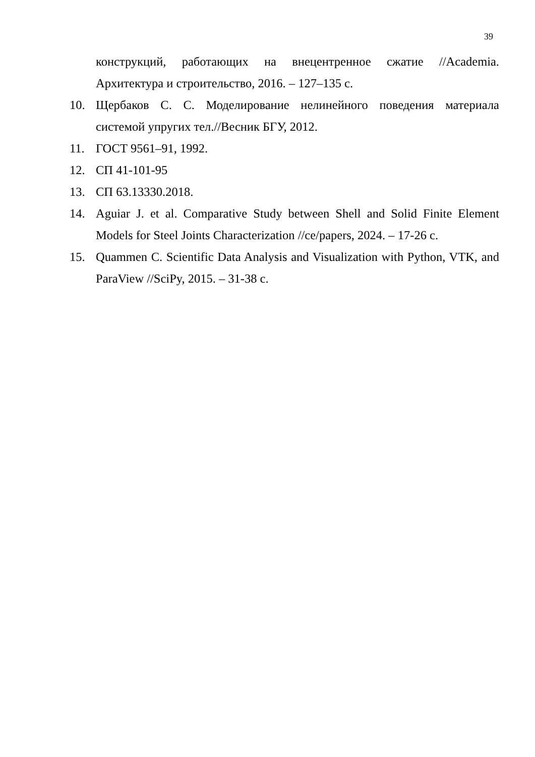39
конструкций, работающих на внецентренное сжатие //Academia. Архитектура и строительство, 2016. – 127–135 с.
10. Щербаков С. С. Моделирование нелинейного поведения материала системой упругих тел.//Весник БГУ, 2012.
11. ГОСТ 9561–91, 1992.
12. СП 41-101-95
13. СП 63.13330.2018.
14. Aguiar J. et al. Comparative Study between Shell and Solid Finite Element Models for Steel Joints Characterization //ce/papers, 2024. – 17-26 с.
15. Quammen C. Scientific Data Analysis and Visualization with Python, VTK, and ParaView //SciPy, 2015. – 31-38 с.